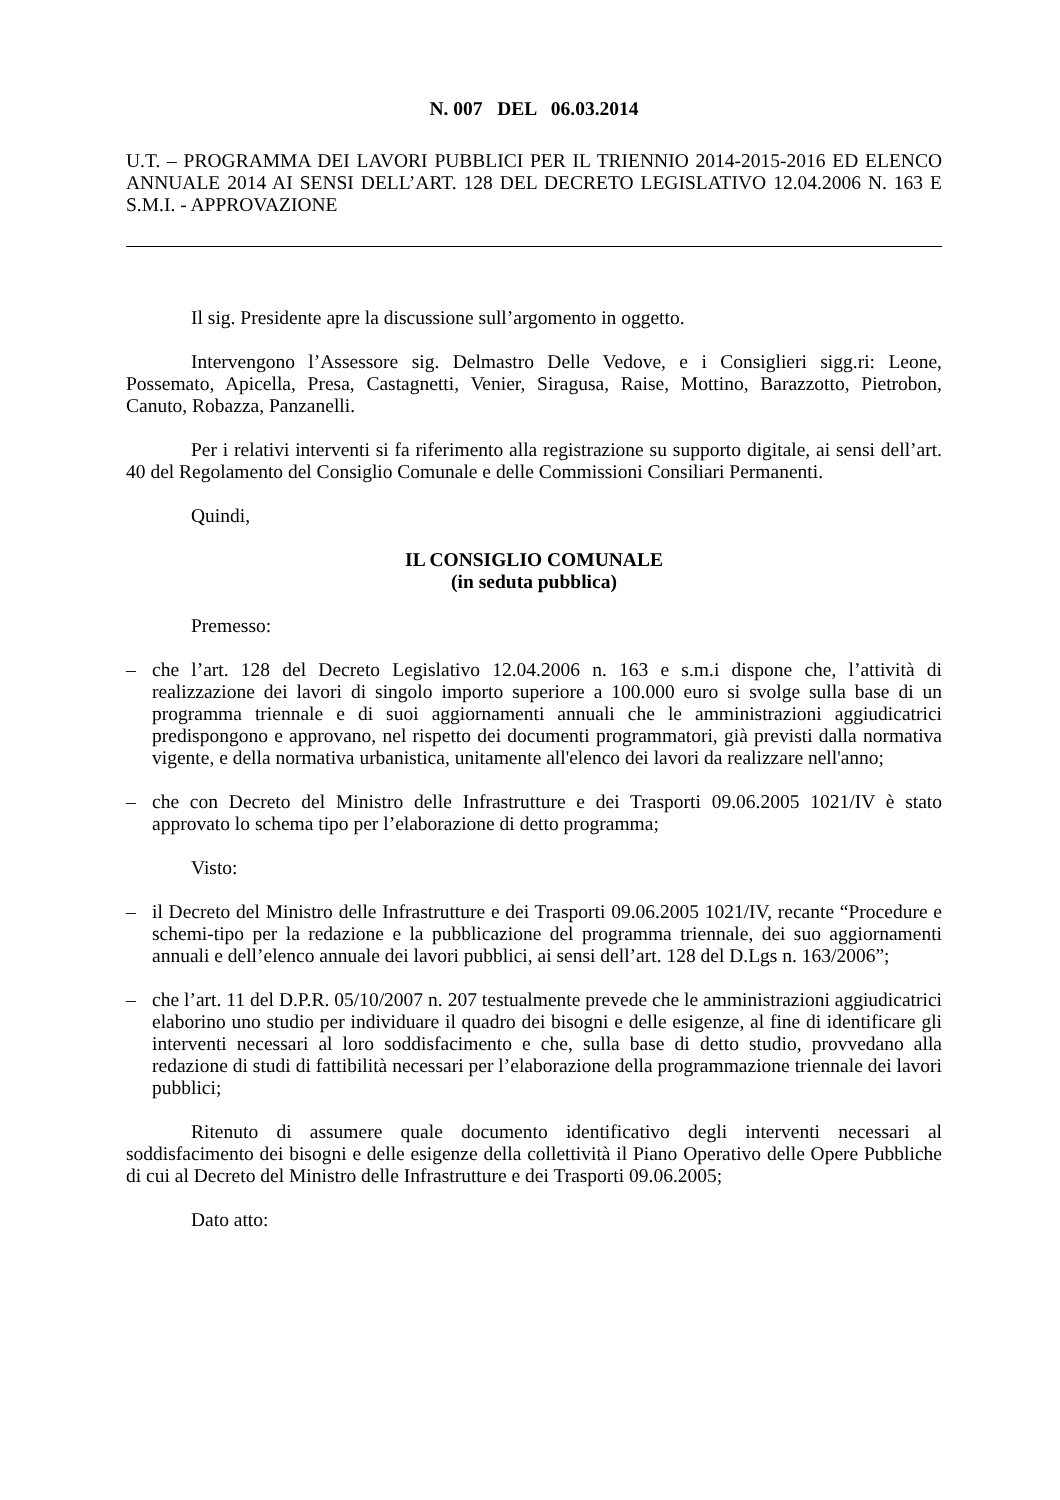N. 007 DEL 06.03.2014
U.T. – PROGRAMMA DEI LAVORI PUBBLICI PER IL TRIENNIO 2014-2015-2016 ED ELENCO ANNUALE 2014 AI SENSI DELL’ART. 128 DEL DECRETO LEGISLATIVO 12.04.2006 N. 163 E S.M.I. - APPROVAZIONE
Il sig. Presidente apre la discussione sull’argomento in oggetto.
Intervengono l’Assessore sig. Delmastro Delle Vedove, e i Consiglieri sigg.ri: Leone, Possemato, Apicella, Presa, Castagnetti, Venier, Siragusa, Raise, Mottino, Barazzotto, Pietrobon, Canuto, Robazza, Panzanelli.
Per i relativi interventi si fa riferimento alla registrazione su supporto digitale, ai sensi dell’art. 40 del Regolamento del Consiglio Comunale e delle Commissioni Consiliari Permanenti.
Quindi,
IL CONSIGLIO COMUNALE
(in seduta pubblica)
Premesso:
– che l’art. 128 del Decreto Legislativo 12.04.2006 n. 163 e s.m.i dispone che, l’attività di realizzazione dei lavori di singolo importo superiore a 100.000 euro si svolge sulla base di un programma triennale e di suoi aggiornamenti annuali che le amministrazioni aggiudicatrici predispongono e approvano, nel rispetto dei documenti programmatori, già previsti dalla normativa vigente, e della normativa urbanistica, unitamente all'elenco dei lavori da realizzare nell'anno;
– che con Decreto del Ministro delle Infrastrutture e dei Trasporti 09.06.2005 1021/IV è stato approvato lo schema tipo per l’elaborazione di detto programma;
Visto:
– il Decreto del Ministro delle Infrastrutture e dei Trasporti 09.06.2005 1021/IV, recante “Procedure e schemi-tipo per la redazione e la pubblicazione del programma triennale, dei suo aggiornamenti annuali e dell’elenco annuale dei lavori pubblici, ai sensi dell’art. 128 del D.Lgs n. 163/2006”;
– che l’art. 11 del D.P.R. 05/10/2007 n. 207 testualmente prevede che le amministrazioni aggiudicatrici elaborino uno studio per individuare il quadro dei bisogni e delle esigenze, al fine di identificare gli interventi necessari al loro soddisfacimento e che, sulla base di detto studio, provvedano alla redazione di studi di fattibilità necessari per l’elaborazione della programmazione triennale dei lavori pubblici;
Ritenuto di assumere quale documento identificativo degli interventi necessari al soddisfacimento dei bisogni e delle esigenze della collettività il Piano Operativo delle Opere Pubbliche di cui al Decreto del Ministro delle Infrastrutture e dei Trasporti 09.06.2005;
Dato atto: